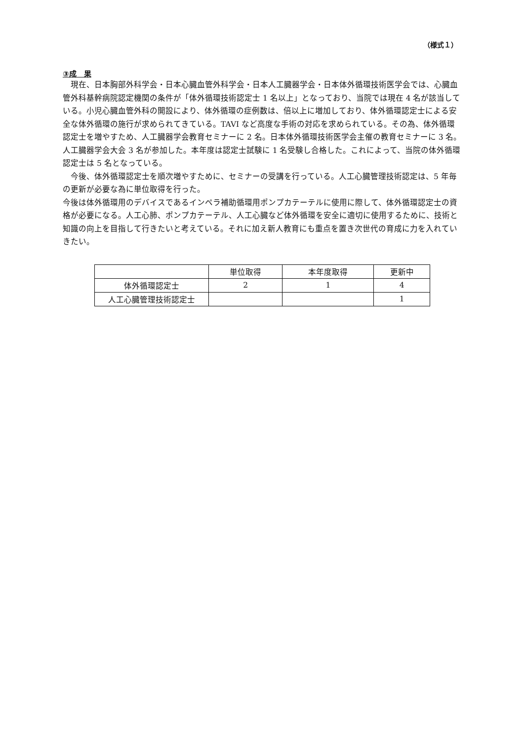（様式１）
③成　果
　現在、日本胸部外科学会・日本心臓血管外科学会・日本人工臓器学会・日本体外循環技術医学会では、心臓血管外科基幹病院認定機関の条件が「体外循環技術認定士 1 名以上」となっており、当院では現在 4 名が該当している。小児心臓血管外科の開設により、体外循環の症例数は、倍以上に増加しており、体外循環認定士による安全な体外循環の施行が求められてきている。TAVI など高度な手術の対応を求められている。その為、体外循環認定士を増やすため、人工臓器学会教育セミナーに 2 名。日本体外循環技術医学会主催の教育セミナーに 3 名。人工臓器学会大会 3 名が参加した。本年度は認定士試験に 1 名受験し合格した。これによって、当院の体外循環認定士は 5 名となっている。
　今後、体外循環認定士を順次増やすために、セミナーの受講を行っている。人工心臓管理技術認定は、5 年毎の更新が必要な為に単位取得を行った。
今後は体外循環用のデバイスであるインペラ補助循環用ポンプカテーテルに使用に際して、体外循環認定士の資格が必要になる。人工心肺、ポンプカテーテル、人工心臓など体外循環を安全に適切に使用するために、技術と知識の向上を目指して行きたいと考えている。それに加え新人教育にも重点を置き次世代の育成に力を入れていきたい。
| | 単位取得 | 本年度取得 | 更新中 |
| --- | --- | --- | --- |
| 体外循環認定士 | 2 | 1 | 4 |
| 人工心臓管理技術認定士 | | | 1 |